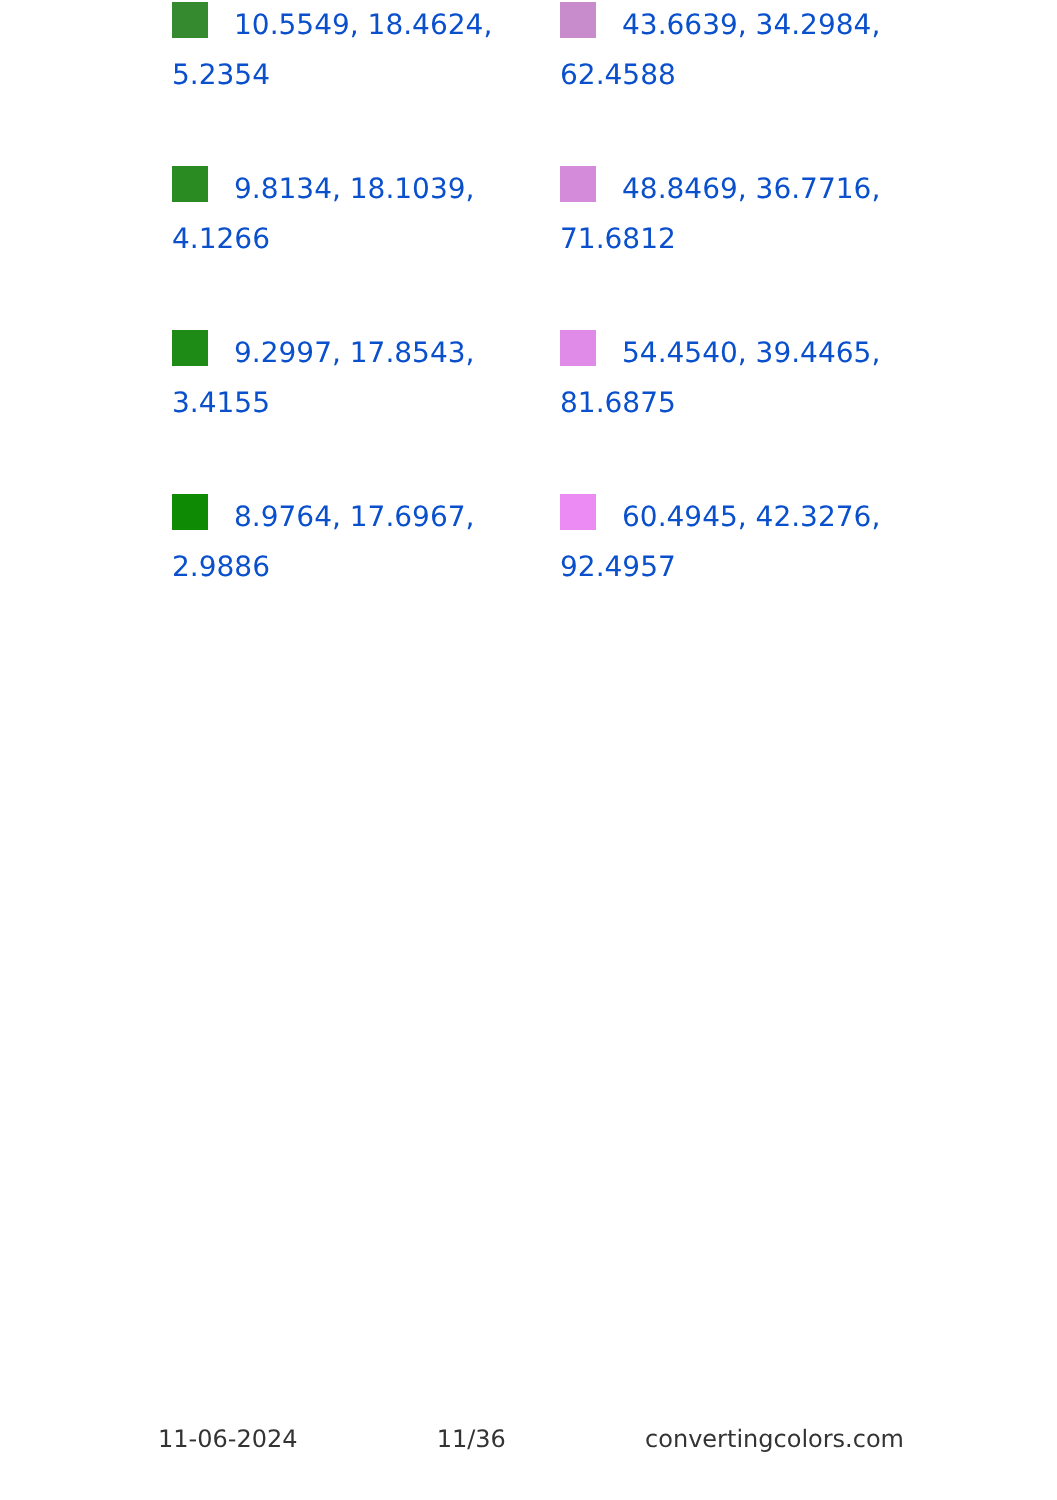10.5549, 18.4624, 5.2354
43.6639, 34.2984, 62.4588
9.8134, 18.1039, 4.1266
48.8469, 36.7716, 71.6812
9.2997, 17.8543, 3.4155
54.4540, 39.4465, 81.6875
8.9764, 17.6967, 2.9886
60.4945, 42.3276, 92.4957
11-06-2024 11/36 convertingcolors.com